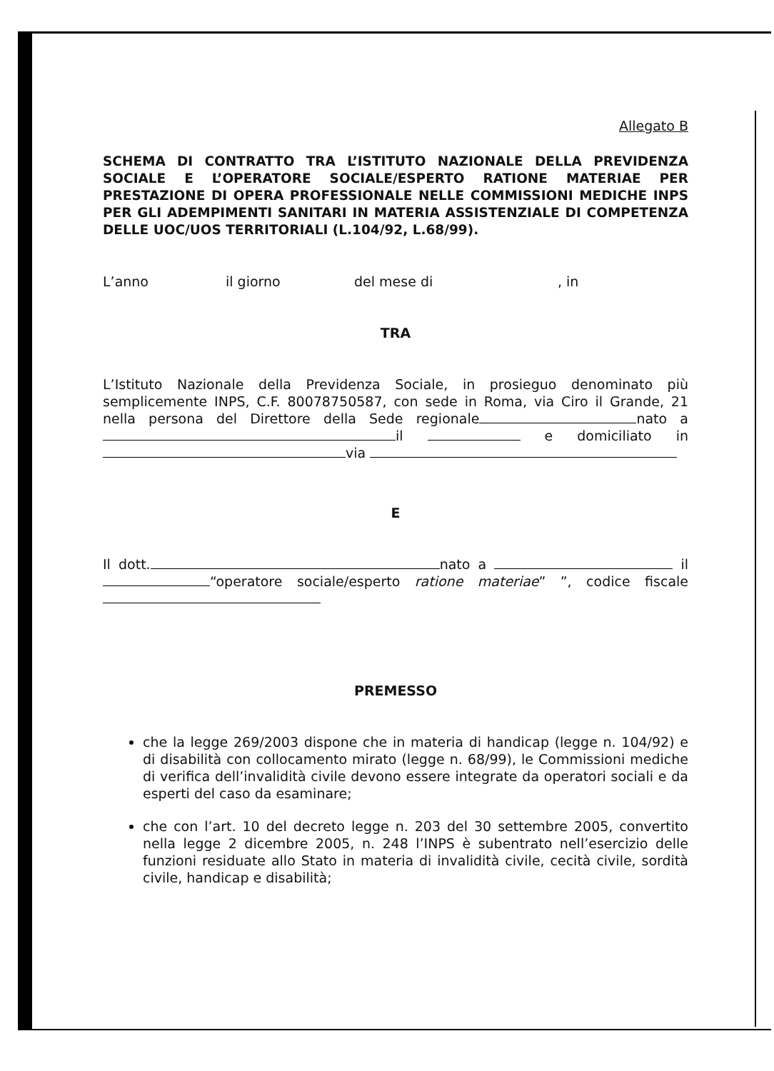Allegato B
SCHEMA DI CONTRATTO TRA L’ISTITUTO NAZIONALE DELLA PREVIDENZA SOCIALE E L’OPERATORE SOCIALE/ESPERTO RATIONE MATERIAE PER PRESTAZIONE DI OPERA PROFESSIONALE NELLE COMMISSIONI MEDICHE INPS PER GLI ADEMPIMENTI SANITARI IN MATERIA ASSISTENZIALE DI COMPETENZA DELLE UOC/UOS TERRITORIALI (L.104/92, L.68/99).
L’anno il giorno del mese di, in
TRA
L’Istituto Nazionale della Previdenza Sociale, in prosieguo denominato più semplicemente INPS, C.F. 80078750587, con sede in Roma, via Ciro il Grande, 21 nella persona del Direttore della Sede regionale nato a il e domiciliato in
via
E
Il dott. nato a il “operatore sociale/esperto ratione materiae” ”, codice fiscale
PREMESSO
che la legge 269/2003 dispone che in materia di handicap (legge n. 104/92) e di disabilità con collocamento mirato (legge n. 68/99), le Commissioni mediche di verifica dell’invalidità civile devono essere integrate da operatori sociali e da esperti del caso da esaminare;
che con l’art. 10 del decreto legge n. 203 del 30 settembre 2005, convertito nella legge 2 dicembre 2005, n. 248 l’INPS è subentrato nell’esercizio delle funzioni residuate allo Stato in materia di invalidità civile, cecità civile, sordità civile, handicap e disabilità;